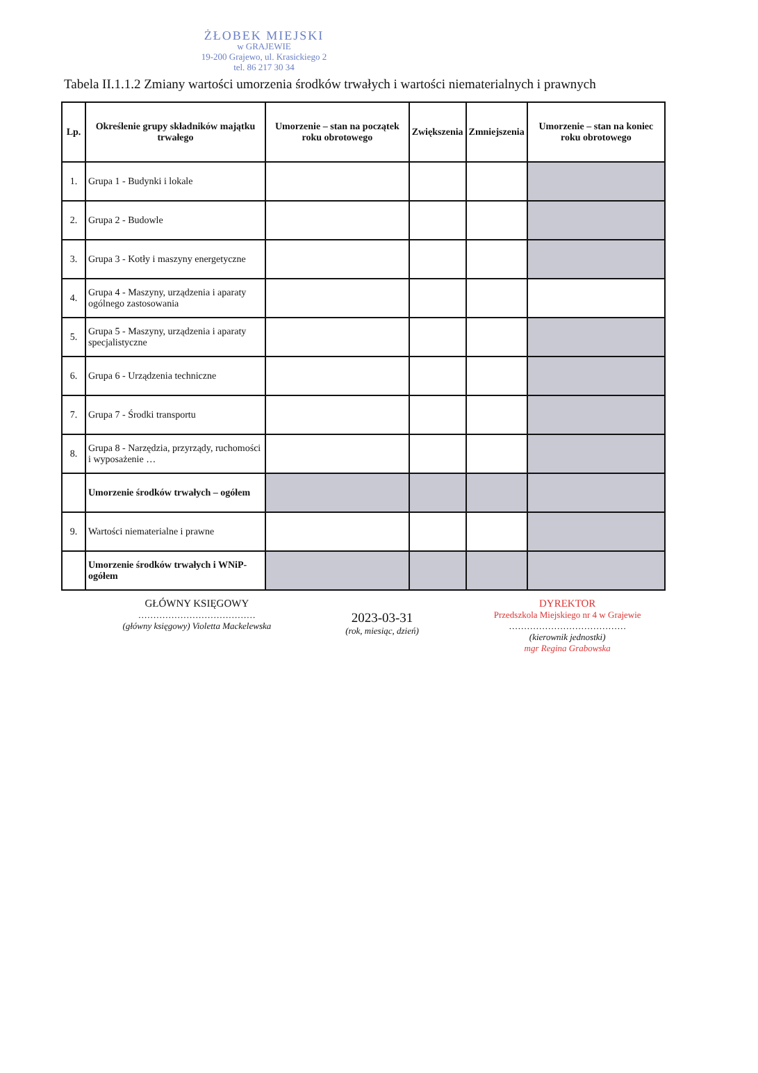ŻŁOBEK MIEJSKI
w GRAJEWIE
19-200 Grajewo, ul. Krasickiego 2
tel. 86 217 30 34
Tabela II.1.1.2 Zmiany wartości umorzenia środków trwałych i wartości niematerialnych i prawnych
| Lp. | Określenie grupy składników majątku trwałego | Umorzenie – stan na początek roku obrotowego | Zwiększenia | Zmniejszenia | Umorzenie – stan na koniec roku obrotowego |
| --- | --- | --- | --- | --- | --- |
| 1. | Grupa 1 - Budynki i lokale | | | | |
| 2. | Grupa 2 - Budowle | | | | |
| 3. | Grupa 3 - Kotły i maszyny energetyczne | | | | |
| 4. | Grupa 4 - Maszyny, urządzenia i aparaty ogólnego zastosowania | | | | |
| 5. | Grupa 5 - Maszyny, urządzenia i aparaty specjalistyczne | | | | |
| 6. | Grupa 6 - Urządzenia techniczne | | | | |
| 7. | Grupa 7 - Środki transportu | | | | |
| 8. | Grupa 8 - Narzędzia, przyrządy, ruchomości i wyposażenie … | | | | |
| | Umorzenie środków trwałych – ogółem | | | | |
| 9. | Wartości niematerialne i prawne | | | | |
| | Umorzenie środków trwałych i WNiP-ogółem | | | | |
GŁÓWNY KSIĘGOWY
…………………………………
(główny księgowy) Violetta Mackelewska
2023-03-31
(rok, miesiąc, dzień)
DYREKTOR
Przedszkola Miejskiego nr 4 w Grajewie
…………………………………
(kierownik jednostki)
mgr Regina Grabowska